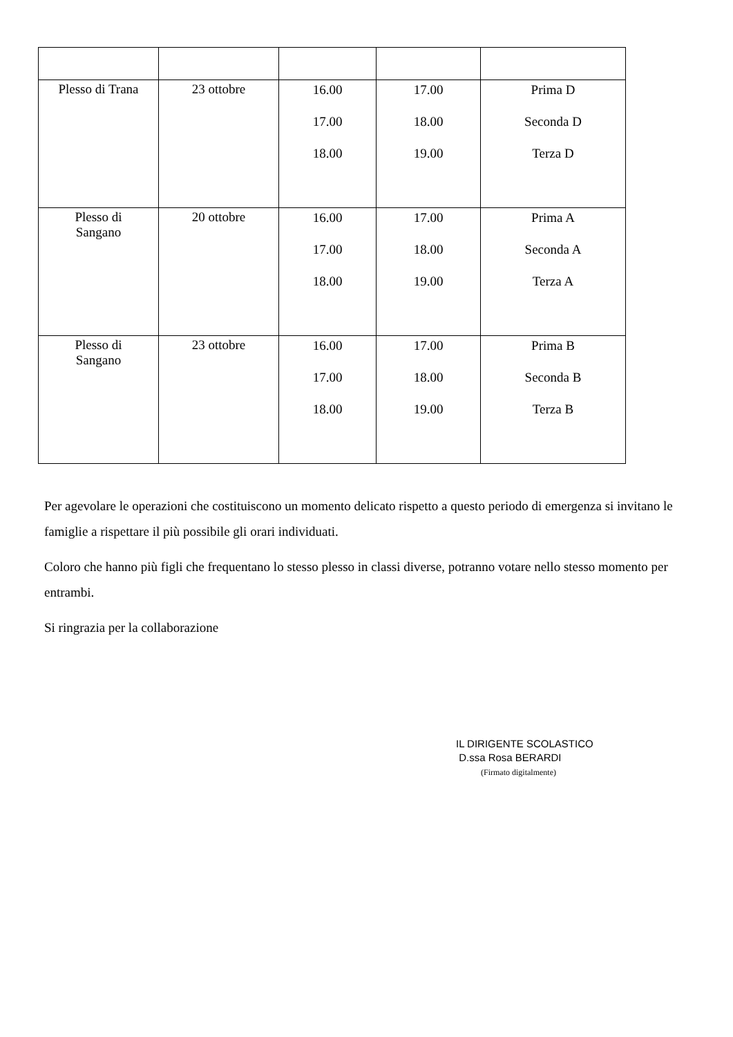| Plesso di Trana | 23 ottobre | 16.00 17.00 18.00 | 17.00 18.00 19.00 | Prima D Seconda D Terza D |
| Plesso di Sangano | 20 ottobre | 16.00 17.00 18.00 | 17.00 18.00 19.00 | Prima A Seconda A Terza A |
| Plesso di Sangano | 23 ottobre | 16.00 17.00 18.00 | 17.00 18.00 19.00 | Prima B Seconda B Terza B |
Per agevolare le operazioni che costituiscono un momento delicato rispetto a questo periodo di emergenza si invitano le famiglie a rispettare il più possibile gli orari individuati.
Coloro che hanno più figli che frequentano lo stesso plesso in classi diverse, potranno votare nello stesso momento per entrambi.
Si ringrazia per la collaborazione
IL DIRIGENTE SCOLASTICO
D.ssa Rosa BERARDI
(Firmato digitalmente)